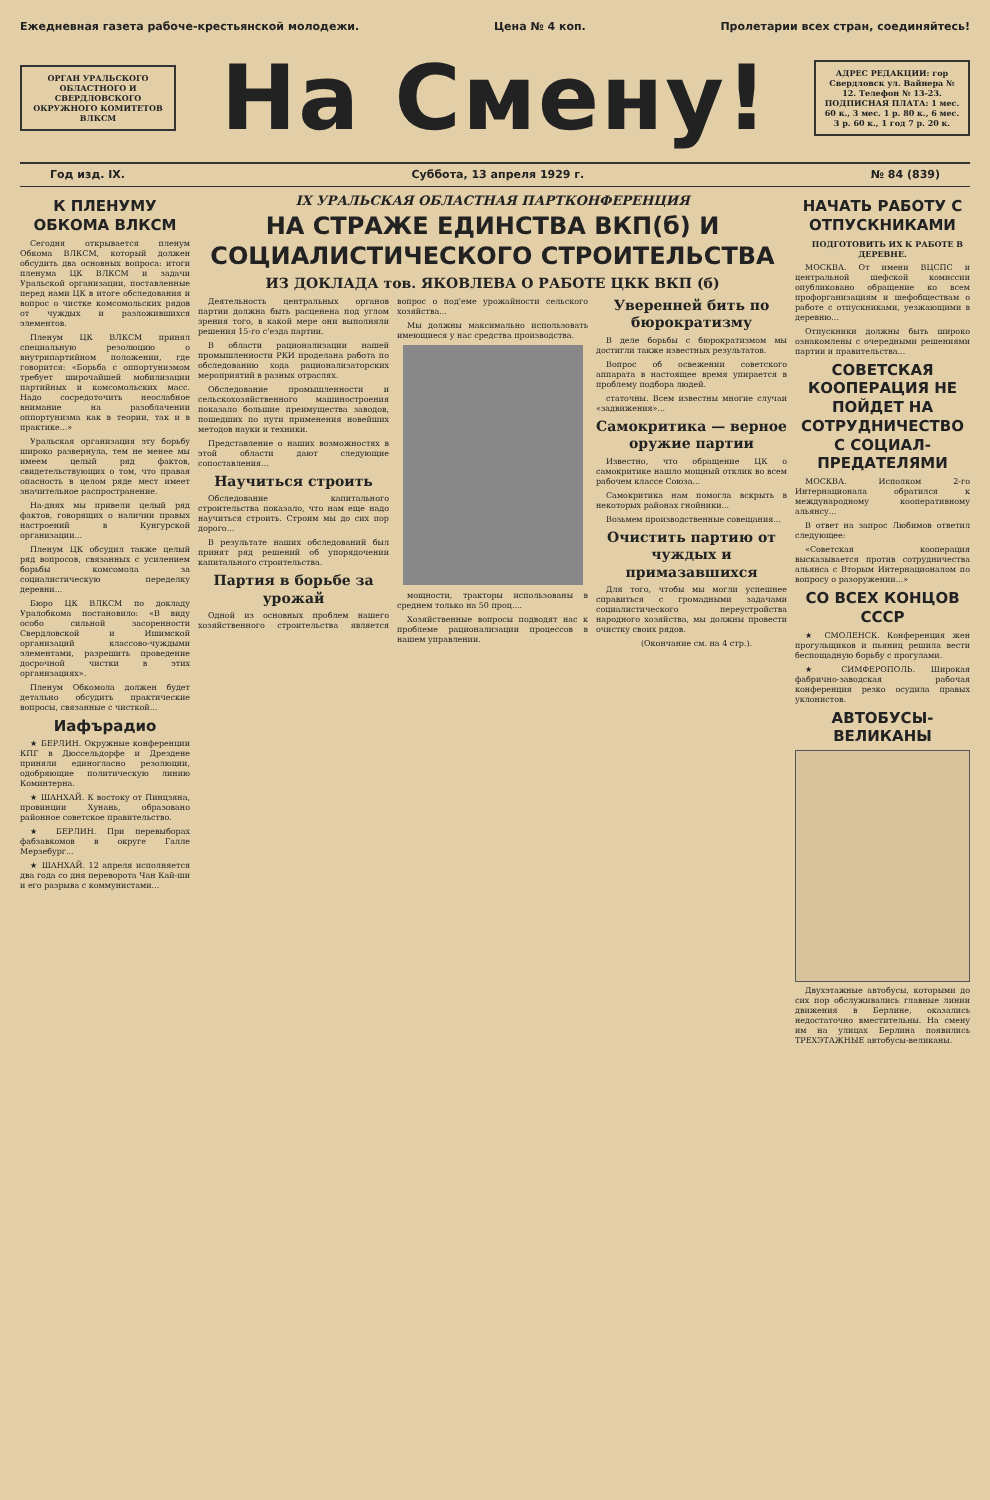Ежедневная газета рабоче-крестьянской молодежи. Цена № 4 коп. Пролетарии всех стран, соединяйтесь!
ОРГАН УРАЛЬСКОГО ОБЛАСТНОГО И СВЕРДЛОВСКОГО ОКРУЖНОГО КОМИТЕТОВ ВЛКСМ
На Смену!
АДРЕС РЕДАКЦИИ: гор Свердловск ул. Вайнера № 12. Телефон № 13-23.
ПОДПИСНАЯ ПЛАТА: 1 мес. 60 к., 3 мес. 1 р. 80 к., 6 мес. 3 р. 60 к., 1 год 7 р. 20 к.
Год изд. IX. Суббота, 13 апреля 1929 г. № 84 (839)
К ПЛЕНУМУ ОБКОМА ВЛКСМ
Сегодня открывается пленум Обкома ВЛКСМ, который должен обсудить два основных вопроса: итоги пленума ЦК ВЛКСМ и задачи Уральской организации, поставленные перед нами ЦК в итоге обследования и вопрос о чистке комсомольских рядов от чуждых и разложившихся элементов.
Пленум ЦК ВЛКСМ принял специальную резолюцию о внутрипартийном положении, где говорится: «Борьба с оппортунизмом требует широчайшей мобилизации партийных и комсомольских масс. Надо сосредоточить неослабное внимание на разоблачении оппортунизма как в теории, так и в практике...»
Уральская организация эту борьбу широко развернула, тем не менее мы имеем целый ряд фактов, свидетельствующих о том, что правая опасность в целом ряде мест имеет значительное распространение.
На-днях мы привели целый ряд фактов, говорящих о наличии правых настроений в Кунгурской организации...
Пленум ЦК обсудил также целый ряд вопросов, связанных с усилением борьбы комсомола за социалистическую переделку деревни...
Бюро ЦК ВЛКСМ по докладу Уралобкома постановило: «В виду особо сильной засоренности Свердловской и Ишимской организаций классово-чуждыми элементами, разрешить проведение досрочной чистки в этих организациях».
Пленум Обкомола должен будет детально обсудить практические вопросы, связанные с чисткой...
Иафърадио
★ БЕРЛИН. Окружные конференции КПГ в Дюссельдорфе и Дрездене приняли единогласно резолюции, одобряющие политическую линию Коминтерна.
★ ШАНХАЙ. К востоку от Пинцзяна, провинции Хунань, образовано районное советское правительство.
★ БЕРЛИН. При перевыборах фабзавкомов в округе Галле Мерзебург...
★ ШАНХАЙ. 12 апреля исполняется два года со дня переворота Чан Кай-ши и его разрыва с коммунистами...
IX УРАЛЬСКАЯ ОБЛАСТНАЯ ПАРТКОНФЕРЕНЦИЯ
НА СТРАЖЕ ЕДИНСТВА ВКП(б) И СОЦИАЛИСТИЧЕСКОГО СТРОИТЕЛЬСТВА
ИЗ ДОКЛАДА тов. ЯКОВЛЕВА О РАБОТЕ ЦКК ВКП (б)
Деятельность центральных органов партии должна быть расценена под углом зрения того, в какой мере они выполняли решения 15-го с'езда партии.
В области рационализации нашей промышленности РКИ проделана работа по обследованию хода рационализаторских мероприятий в разных отраслях.
Обследование промышленности и сельскохозяйственного машиностроения показало большие преимущества заводов, пошедших по пути применения новейших методов науки и техники.
Представление о наших возможностях в этой области дают следующие сопоставления...
Научиться строить
Обследование капитального строительства показало, что нам еще надо научиться строить. Строим мы до сих пор дорого...
В результате наших обследований был принят ряд решений об упорядочении капитального строительства.
Партия в борьбе за урожай
Одной из основных проблем нашего хозяйственного строительства является вопрос о под'еме урожайности сельского хозяйства...
Мы должны максимально использовать имеющиеся у нас средства производства.
мощности, тракторы использованы в среднем только на 50 проц....
Хозяйственные вопросы подводят нас к проблеме рационализации процессов в нашем управлении.
Уверенней бить по бюрократизму
В деле борьбы с бюрократизмом мы достигли также известных результатов.
Вопрос об освежении советского аппарата в настоящее время упирается в проблему подбора людей.
статочны. Всем известны многие случаи «задвижения»...
Самокритика — верное оружие партии
Известно, что обращение ЦК о самокритике нашло мощный отклик во всем рабочем классе Союза...
Самокритика нам помогла вскрыть в некоторых районах гнойники...
Возьмем производственные совещания...
Очистить партию от чуждых и примазавшихся
Для того, чтобы мы могли успешнее справиться с громадными задачами социалистического переустройства народного хозяйства, мы должны провести очистку своих рядов.
(Окончание см. на 4 стр.).
НАЧАТЬ РАБОТУ С ОТПУСКНИКАМИ
ПОДГОТОВИТЬ ИХ К РАБОТЕ В ДЕРЕВНЕ.
МОСКВА. От имени ВЦСПС и центральной шефской комиссии опубликовано обращение ко всем профорганизациям и шефобществам о работе с отпускниками, уезжающими в деревню...
Отпускники должны быть широко ознакомлены с очередными решениями партии и правительства...
СОВЕТСКАЯ КООПЕРАЦИЯ НЕ ПОЙДЕТ НА СОТРУДНИЧЕСТВО С СОЦИАЛ-ПРЕДАТЕЛЯМИ
МОСКВА. Исполком 2-го Интернационала обратился к международному кооперативному альянсу...
В ответ на запрос Любимов ответил следующее:
«Советская кооперация высказывается против сотрудничества альянса с Вторым Интернационалом по вопросу о разоружении...»
СО ВСЕХ КОНЦОВ СССР
★ СМОЛЕНСК. Конференция жен прогульщиков и пьяниц решила вести беспощадную борьбу с прогулами.
★ СИМФЕРОПОЛЬ. Широкая фабрично-заводская рабочая конференция резко осудила правых уклонистов.
АВТОБУСЫ-ВЕЛИКАНЫ
Двухэтажные автобусы, которыми до сих пор обслуживались главные линии движения в Берлине, оказались недостаточно вместительны. На смену им на улицах Берлина появились ТРЕХЭТАЖНЫЕ автобусы-великаны.